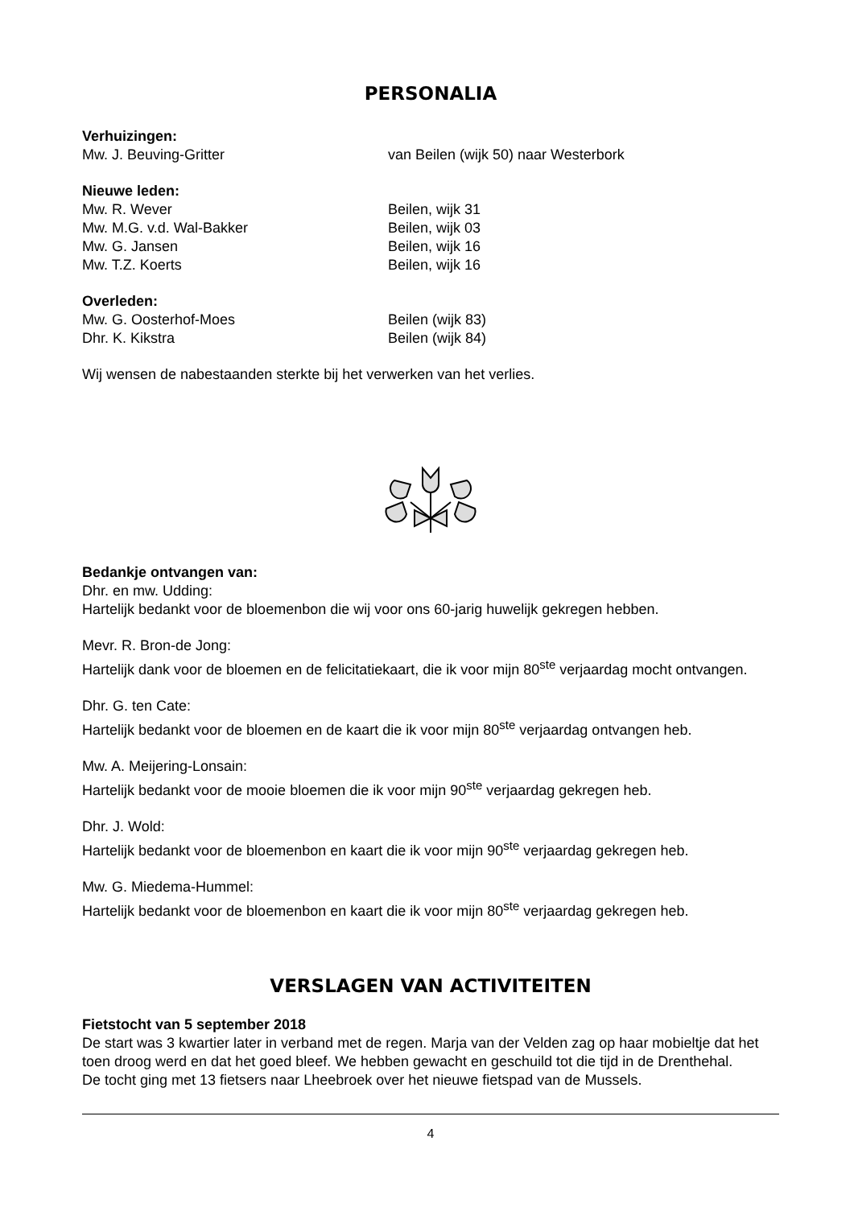PERSONALIA
Verhuizingen:
Mw. J. Beuving-Gritter van Beilen (wijk 50) naar Westerbork
Nieuwe leden:
Mw. R. Wever Beilen, wijk 31
Mw. M.G. v.d. Wal-Bakker Beilen, wijk 03
Mw. G. Jansen Beilen, wijk 16
Mw. T.Z. Koerts Beilen, wijk 16
Overleden:
Mw. G. Oosterhof-Moes Beilen (wijk 83)
Dhr. K. Kikstra Beilen (wijk 84)
Wij wensen de nabestaanden sterkte bij het verwerken van het verlies.
Bedankje ontvangen van:
Dhr. en mw. Udding:
Hartelijk bedankt voor de bloemenbon die wij voor ons 60-jarig huwelijk gekregen hebben.
Mevr. R. Bron-de Jong:
Hartelijk dank voor de bloemen en de felicitatiekaart, die ik voor mijn 80<sup>ste</sup> verjaardag mocht ontvangen.
Dhr. G. ten Cate:
Hartelijk bedankt voor de bloemen en de kaart die ik voor mijn 80<sup>ste</sup> verjaardag ontvangen heb.
Mw. A. Meijering-Lonsain:
Hartelijk bedankt voor de mooie bloemen die ik voor mijn 90<sup>ste</sup> verjaardag gekregen heb.
Dhr. J. Wold:
Hartelijk bedankt voor de bloemenbon en kaart die ik voor mijn 90<sup>ste</sup> verjaardag gekregen heb.
Mw. G. Miedema-Hummel:
Hartelijk bedankt voor de bloemenbon en kaart die ik voor mijn 80<sup>ste</sup> verjaardag gekregen heb.
VERSLAGEN VAN ACTIVITEITEN
Fietstocht van 5 september 2018
De start was 3 kwartier later in verband met de regen. Marja van der Velden zag op haar mobieltje dat het toen droog werd en dat het goed bleef. We hebben gewacht en geschuild tot die tijd in de Drenthehal.
De tocht ging met 13 fietsers naar Lheebroek over het nieuwe fietspad van de Mussels.
4